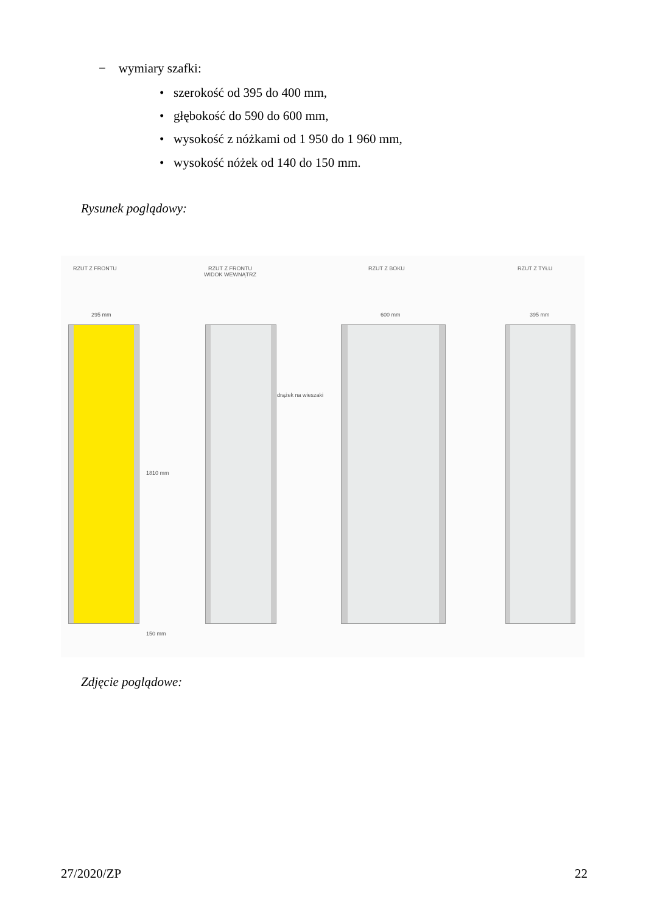− wymiary szafki:
• szerokość od 395 do 400 mm,
• głębokość do 590 do 600 mm,
• wysokość z nóżkami od 1 950 do 1 960 mm,
• wysokość nóżek od 140 do 150 mm.
Rysunek poglądowy:
RZUT Z FRONTU
RZUT Z FRONTU
WIDOK WEWNĄTRZ
RZUT Z BOKU RZUT Z TYŁU
295 mm 600 mm 395 mm
drążek na wieszaki
1810 mm
150 mm
Zdjęcie poglądowe:
27/2020/ZP 22